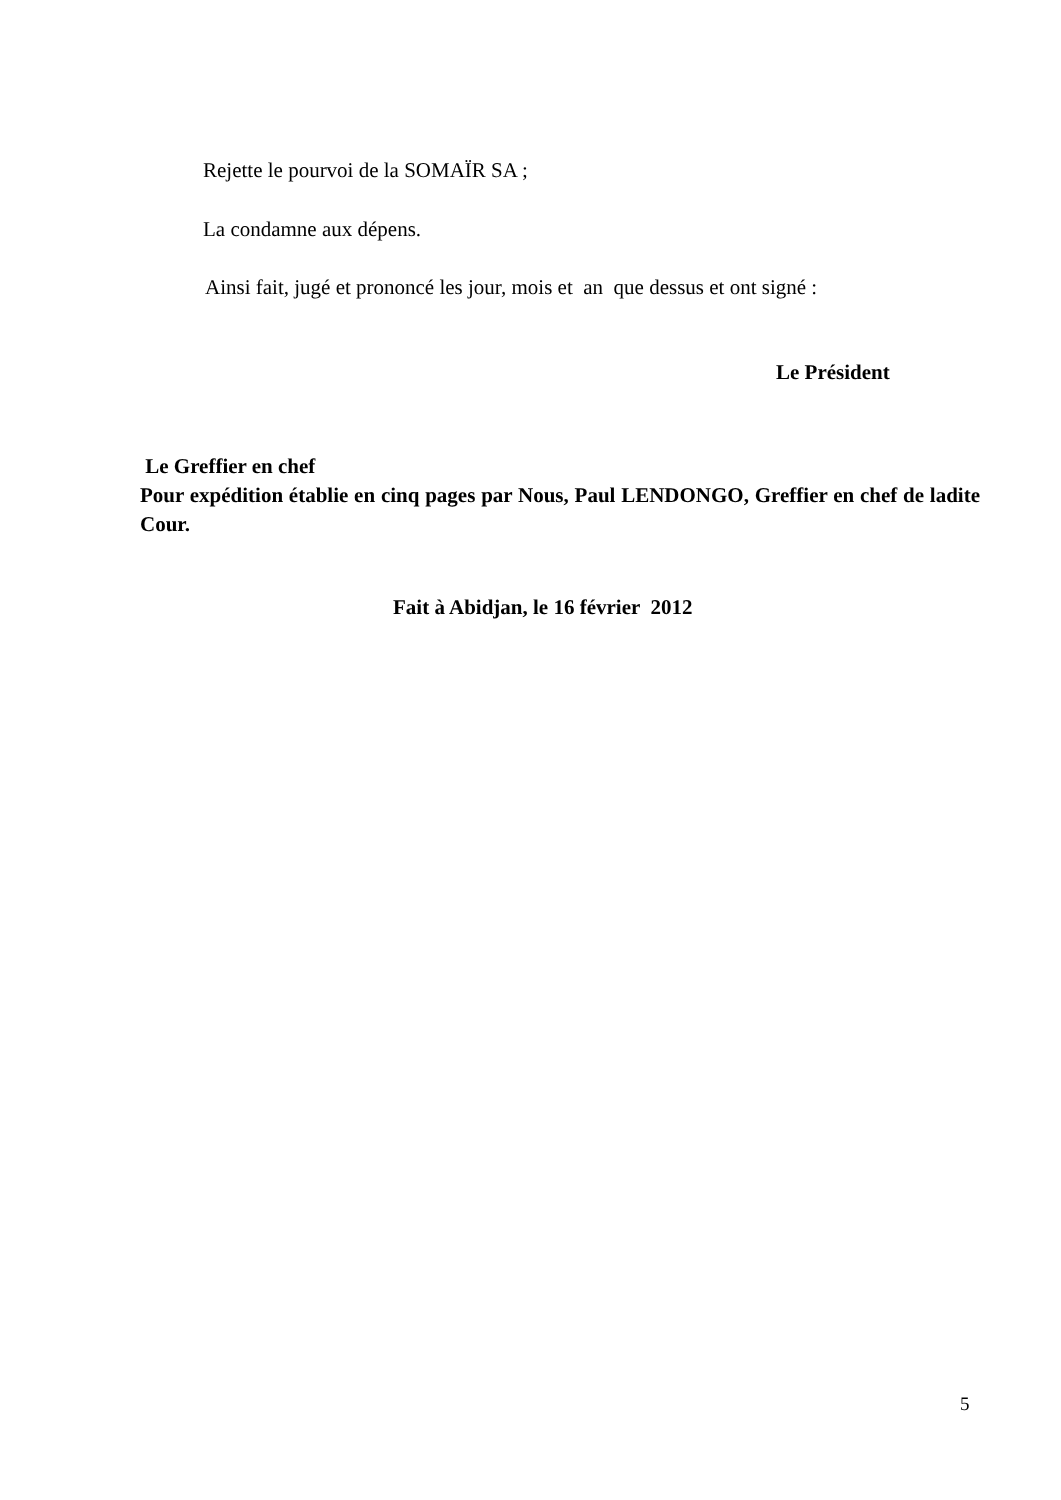Rejette le pourvoi de la SOMAÏR SA ;
La condamne aux dépens.
Ainsi fait, jugé et prononcé les jour, mois et an que dessus et ont signé :
Le Président
Le Greffier en chef
Pour expédition établie en cinq pages par Nous, Paul LENDONGO, Greffier en chef de ladite Cour.
Fait à Abidjan, le 16 février 2012
5